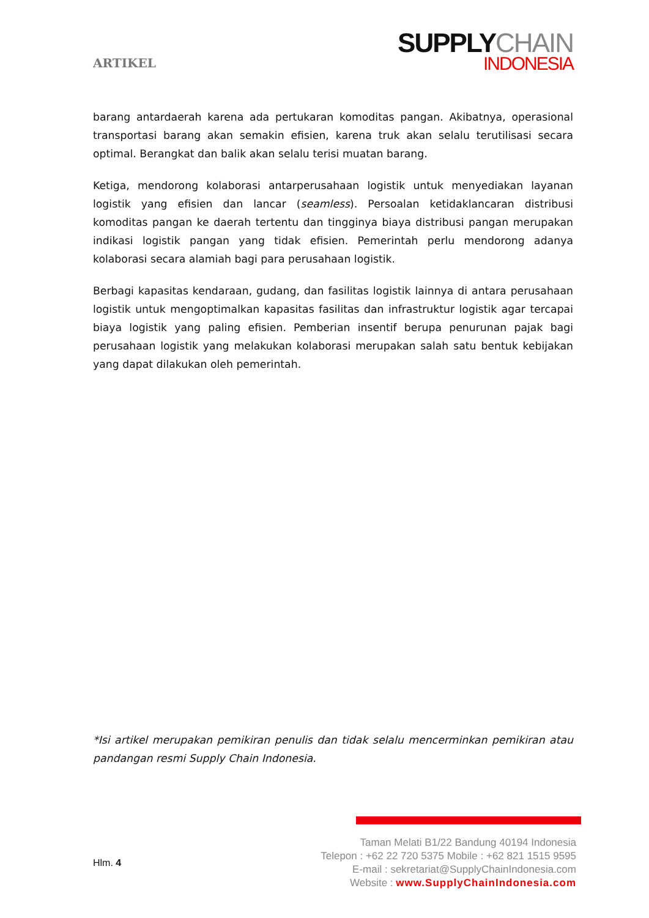ARTIKEL
SUPPLYCHAIN
INDONESIA
barang antardaerah karena ada pertukaran komoditas pangan. Akibatnya, operasional transportasi barang akan semakin efisien, karena truk akan selalu terutilisasi secara optimal. Berangkat dan balik akan selalu terisi muatan barang.
Ketiga, mendorong kolaborasi antarperusahaan logistik untuk menyediakan layanan logistik yang efisien dan lancar (seamless). Persoalan ketidaklancaran distribusi komoditas pangan ke daerah tertentu dan tingginya biaya distribusi pangan merupakan indikasi logistik pangan yang tidak efisien. Pemerintah perlu mendorong adanya kolaborasi secara alamiah bagi para perusahaan logistik.
Berbagi kapasitas kendaraan, gudang, dan fasilitas logistik lainnya di antara perusahaan logistik untuk mengoptimalkan kapasitas fasilitas dan infrastruktur logistik agar tercapai biaya logistik yang paling efisien. Pemberian insentif berupa penurunan pajak bagi perusahaan logistik yang melakukan kolaborasi merupakan salah satu bentuk kebijakan yang dapat dilakukan oleh pemerintah.
*Isi artikel merupakan pemikiran penulis dan tidak selalu mencerminkan pemikiran atau pandangan resmi Supply Chain Indonesia.
Hlm. 4
Taman Melati B1/22 Bandung 40194 Indonesia
Telepon : +62 22 720 5375 Mobile : +62 821 1515 9595
E-mail : sekretariat@SupplyChainIndonesia.com
Website : www.SupplyChainIndonesia.com